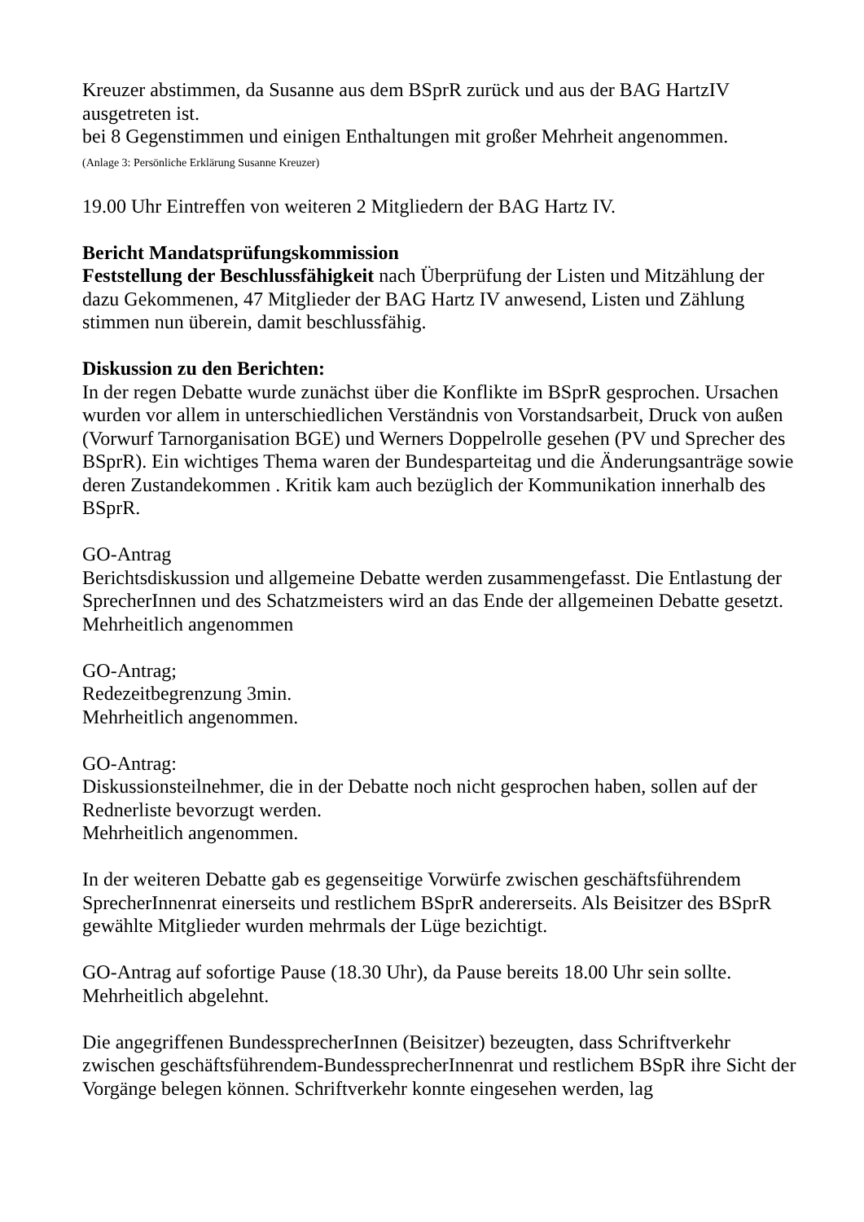Kreuzer abstimmen, da Susanne aus dem BSprR zurück und aus der BAG HartzIV ausgetreten ist.
bei 8 Gegenstimmen und einigen Enthaltungen mit großer Mehrheit angenommen.
(Anlage 3: Persönliche Erklärung Susanne Kreuzer)
19.00 Uhr Eintreffen von weiteren 2 Mitgliedern der BAG Hartz IV.
Bericht Mandatsprüfungskommission
Feststellung der Beschlussfähigkeit nach Überprüfung der Listen und Mitzählung der dazu Gekommenen, 47 Mitglieder der BAG Hartz IV anwesend, Listen und Zählung stimmen nun überein, damit beschlussfähig.
Diskussion zu den Berichten:
In der regen Debatte wurde zunächst über die Konflikte im BSprR gesprochen. Ursachen wurden vor allem in unterschiedlichen Verständnis von Vorstandsarbeit, Druck von außen (Vorwurf Tarnorganisation BGE) und Werners Doppelrolle gesehen (PV und Sprecher des BSprR). Ein wichtiges Thema waren der Bundesparteitag und die Änderungsanträge sowie deren Zustandekommen . Kritik kam auch bezüglich der Kommunikation innerhalb des BSprR.
GO-Antrag
Berichtsdiskussion und allgemeine Debatte werden zusammengefasst. Die Entlastung der SprecherInnen und des Schatzmeisters wird an das Ende der allgemeinen Debatte gesetzt.
Mehrheitlich angenommen
GO-Antrag;
Redezeitbegrenzung 3min.
Mehrheitlich angenommen.
GO-Antrag:
Diskussionsteilnehmer, die in der Debatte noch nicht gesprochen haben, sollen auf der Rednerliste bevorzugt werden.
Mehrheitlich angenommen.
In der weiteren Debatte gab es gegenseitige Vorwürfe zwischen geschäftsführendem SprecherInnenrat einerseits und restlichem BSprR andererseits. Als Beisitzer des BSprR gewählte Mitglieder wurden mehrmals der Lüge bezichtigt.
GO-Antrag auf sofortige Pause (18.30 Uhr), da Pause bereits 18.00 Uhr sein sollte.
Mehrheitlich abgelehnt.
Die angegriffenen BundessprecherInnen (Beisitzer) bezeugten, dass Schriftverkehr zwischen geschäftsführendem-BundessprecherInnenrat und restlichem BSpR ihre Sicht der Vorgänge belegen können. Schriftverkehr konnte eingesehen werden, lag